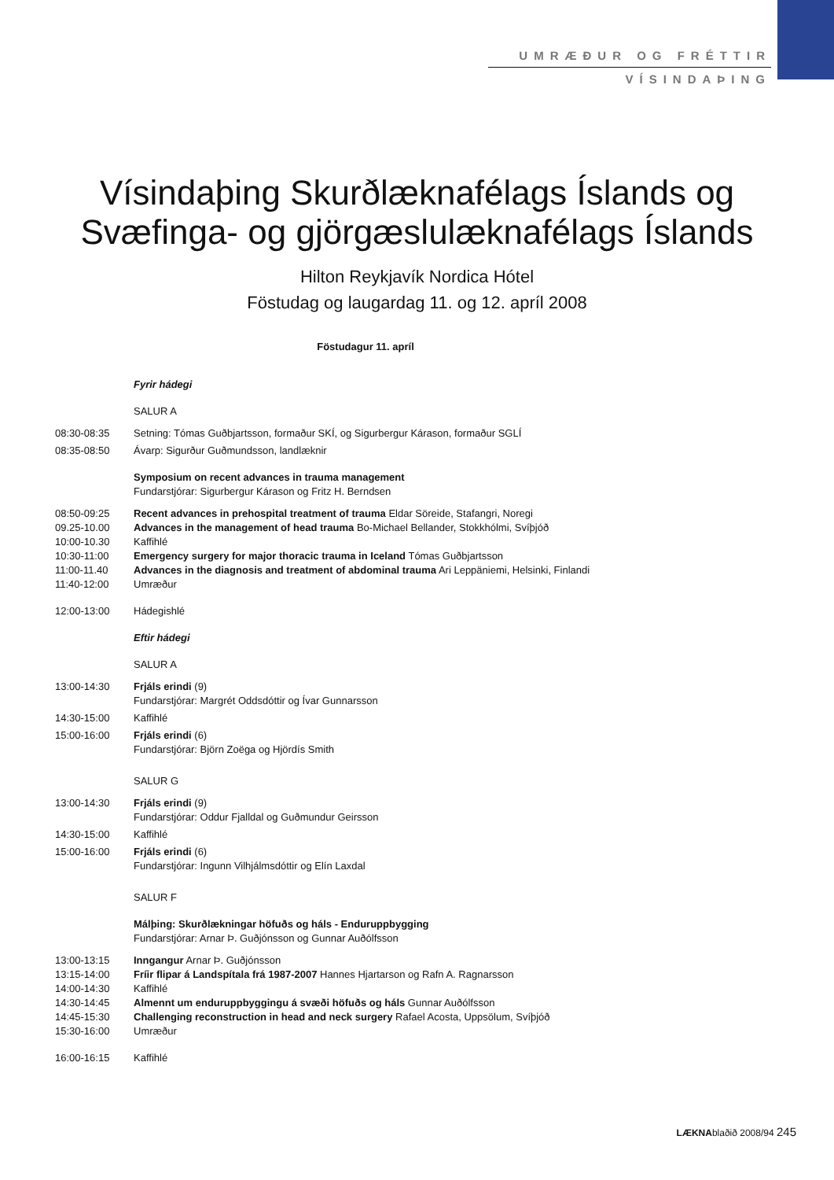UMRÆÐUR OG FRÉTTIR
VÍSINDAÞING
Vísindaþing Skurðlæknafélags Íslands og
Svæfinga- og gjörgæslulæknafélags Íslands
Hilton Reykjavík Nordica Hótel
Föstudag og laugardag 11. og 12. apríl 2008
Föstudagur 11. apríl
Fyrir hádegi
SALUR A
08:30-08:35 Setning: Tómas Guðbjartsson, formaður SKÍ, og Sigurbergur Kárason, formaður SGLÍ
08:35-08:50 Ávarp: Sigurður Guðmundsson, landlæknir
Symposium on recent advances in trauma management
Fundarstjórar: Sigurbergur Kárason og Fritz H. Berndsen
08:50-09:25 Recent advances in prehospital treatment of trauma Eldar Söreide, Stafangri, Noregi
09.25-10.00 Advances in the management of head trauma Bo-Michael Bellander, Stokkhólmi, Svíþjóð
10:00-10.30 Kaffihlé
10:30-11:00 Emergency surgery for major thoracic trauma in Iceland Tómas Guðbjartsson
11:00-11.40 Advances in the diagnosis and treatment of abdominal trauma Ari Leppäniemi, Helsinki, Finlandi
11:40-12:00 Umræður
12:00-13:00 Hádegishlé
Eftir hádegi
SALUR A
13:00-14:30 Frjáls erindi (9)
Fundarstjórar: Margrét Oddsdóttir og Ívar Gunnarsson
14:30-15:00 Kaffihlé
15:00-16:00 Frjáls erindi (6)
Fundarstjórar: Björn Zoëga og Hjördís Smith
SALUR G
13:00-14:30 Frjáls erindi (9)
Fundarstjórar: Oddur Fjalldal og Guðmundur Geirsson
14:30-15:00 Kaffihlé
15:00-16:00 Frjáls erindi (6)
Fundarstjórar: Ingunn Vilhjálmsdóttir og Elín Laxdal
SALUR F
Málþing: Skurðlækningar höfuðs og háls - Enduruppbygging
Fundarstjórar: Arnar Þ. Guðjónsson og Gunnar Auðólfsson
13:00-13:15 Inngangur Arnar Þ. Guðjónsson
13:15-14:00 Fríir flipar á Landspítala frá 1987-2007 Hannes Hjartarson og Rafn A. Ragnarsson
14:00-14:30 Kaffihlé
14:30-14:45 Almennt um enduruppbyggingu á svæði höfuðs og háls Gunnar Auðólfsson
14:45-15:30 Challenging reconstruction in head and neck surgery Rafael Acosta, Uppsölum, Svíþjóð
15:30-16:00 Umræður
16:00-16:15 Kaffihlé
LÆKNAblaðið 2008/94 245